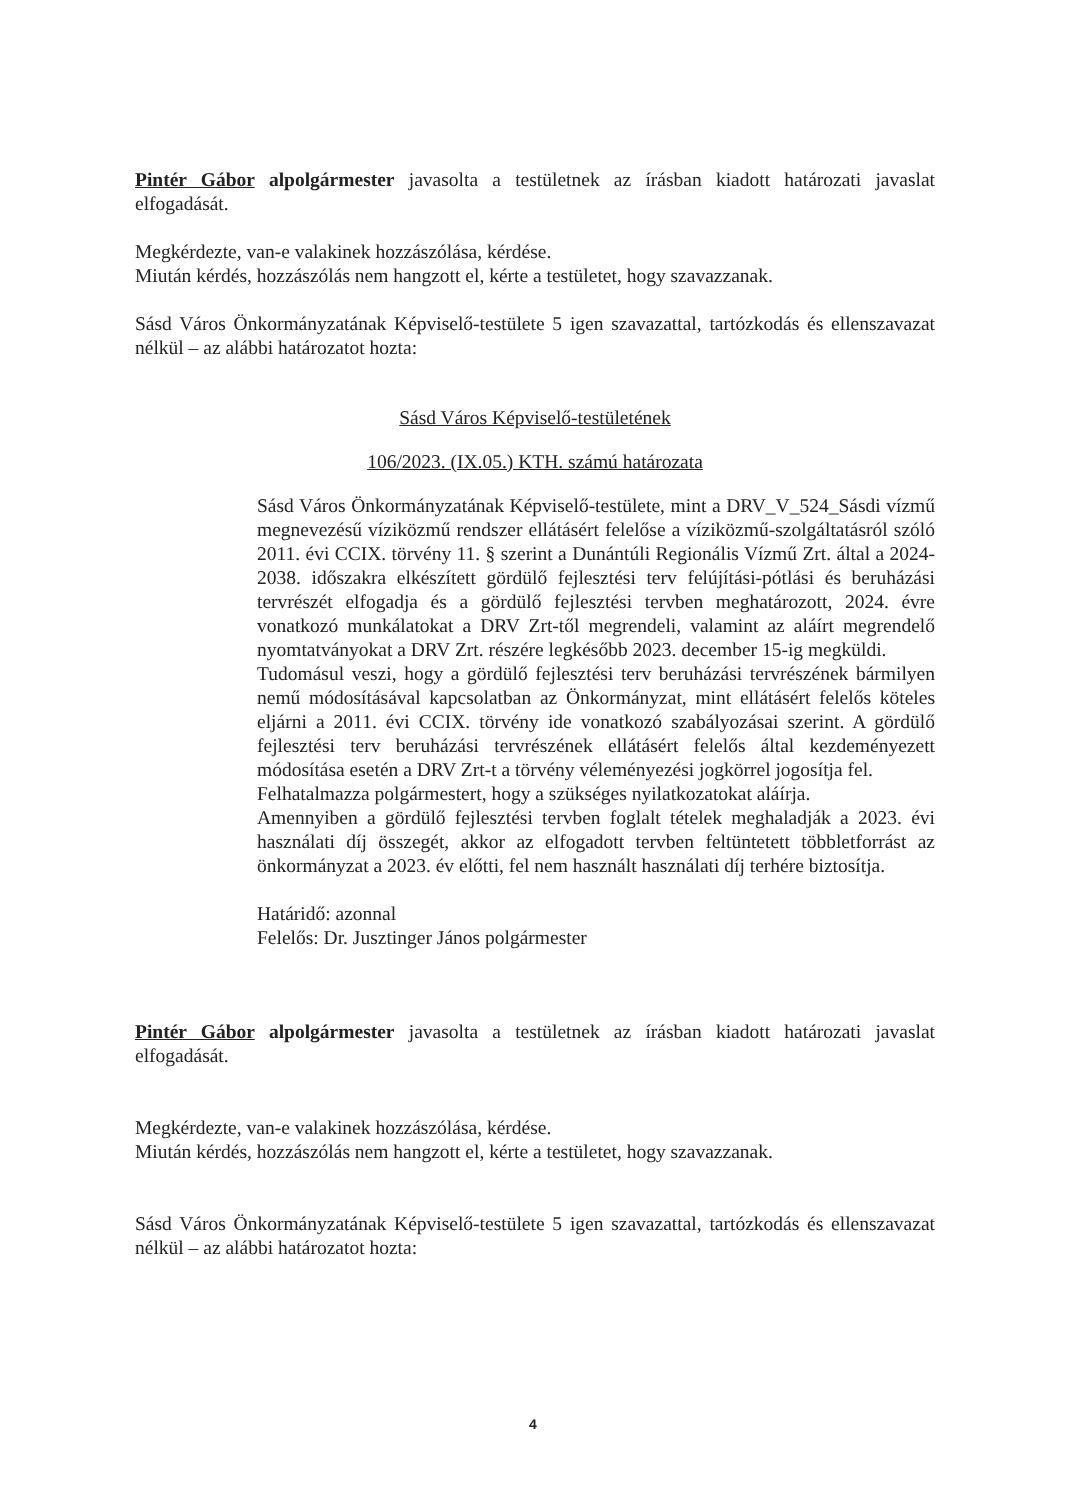Pintér Gábor alpolgármester javasolta a testületnek az írásban kiadott határozati javaslat elfogadását.
Megkérdezte, van-e valakinek hozzászólása, kérdése.
Miután kérdés, hozzászólás nem hangzott el, kérte a testületet, hogy szavazzanak.
Sásd Város Önkormányzatának Képviselő-testülete 5 igen szavazattal, tartózkodás és ellenszavazat nélkül – az alábbi határozatot hozta:
Sásd Város Képviselő-testületének
106/2023. (IX.05.) KTH. számú határozata
Sásd Város Önkormányzatának Képviselő-testülete, mint a DRV_V_524_Sásdi vízmű megnevezésű víziközmű rendszer ellátásért felelőse a víziközmű-szolgáltatásról szóló 2011. évi CCIX. törvény 11. § szerint a Dunántúli Regionális Vízmű Zrt. által a 2024-2038. időszakra elkészített gördülő fejlesztési terv felújítási-pótlási és beruházási tervrészét elfogadja és a gördülő fejlesztési tervben meghatározott, 2024. évre vonatkozó munkálatokat a DRV Zrt-től megrendeli, valamint az aláírt megrendelő nyomtatványokat a DRV Zrt. részére legkésőbb 2023. december 15-ig megküldi.
Tudomásul veszi, hogy a gördülő fejlesztési terv beruházási tervrészének bármilyen nemű módosításával kapcsolatban az Önkormányzat, mint ellátásért felelős köteles eljárni a 2011. évi CCIX. törvény ide vonatkozó szabályozásai szerint. A gördülő fejlesztési terv beruházási tervrészének ellátásért felelős által kezdeményezett módosítása esetén a DRV Zrt-t a törvény véleményezési jogkörrel jogosítja fel.
Felhatalmazza polgármestert, hogy a szükséges nyilatkozatokat aláírja.
Amennyiben a gördülő fejlesztési tervben foglalt tételek meghaladják a 2023. évi használati díj összegét, akkor az elfogadott tervben feltüntetett többletforrást az önkormányzat a 2023. év előtti, fel nem használt használati díj terhére biztosítja.
Határidő: azonnal
Felelős: Dr. Jusztinger János polgármester
Pintér Gábor alpolgármester javasolta a testületnek az írásban kiadott határozati javaslat elfogadását.
Megkérdezte, van-e valakinek hozzászólása, kérdése.
Miután kérdés, hozzászólás nem hangzott el, kérte a testületet, hogy szavazzanak.
Sásd Város Önkormányzatának Képviselő-testülete 5 igen szavazattal, tartózkodás és ellenszavazat nélkül – az alábbi határozatot hozta:
4